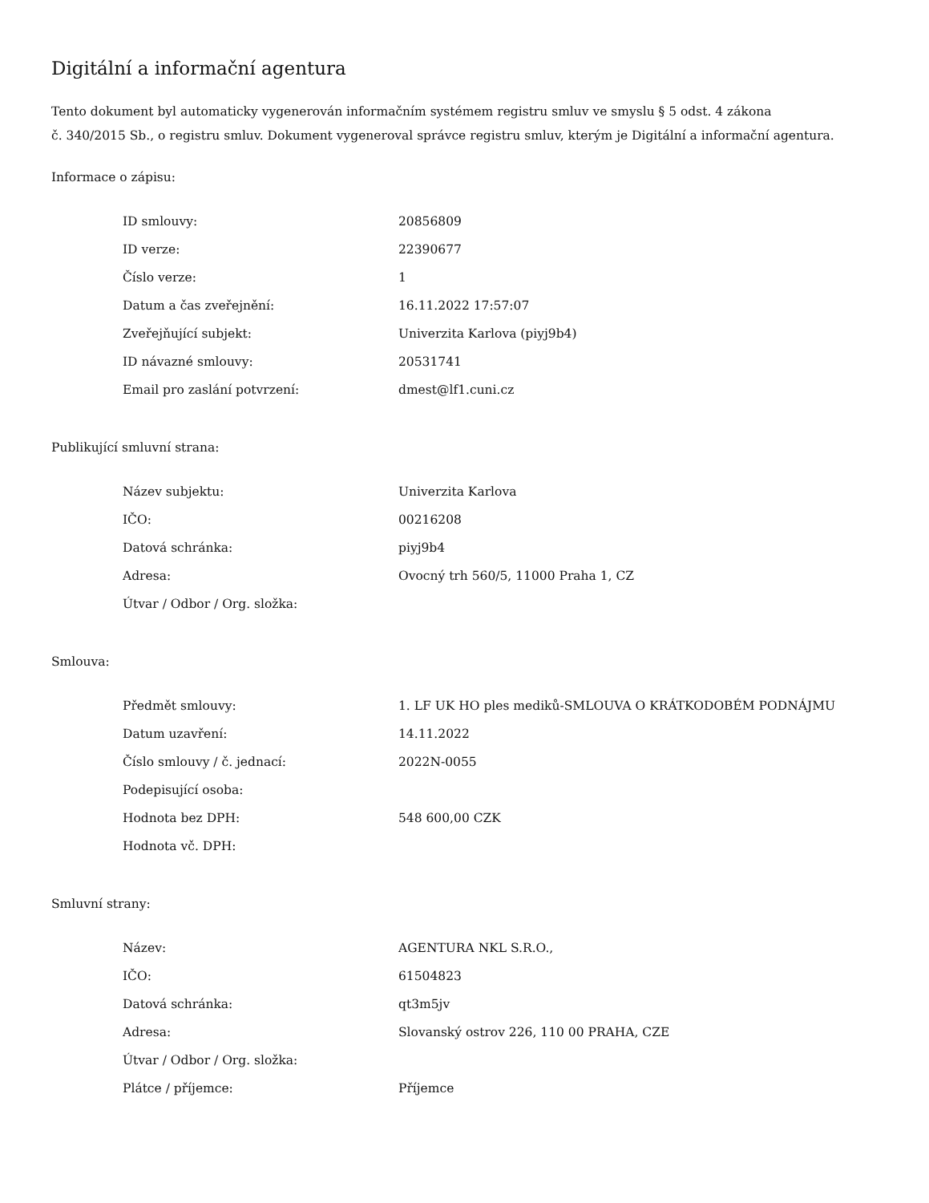Digitální a informační agentura
Tento dokument byl automaticky vygenerován informačním systémem registru smluv ve smyslu § 5 odst. 4 zákona
č. 340/2015 Sb., o registru smluv. Dokument vygeneroval správce registru smluv, kterým je Digitální a informační agentura.
Informace o zápisu:
| ID smlouvy: | 20856809 |
| ID verze: | 22390677 |
| Číslo verze: | 1 |
| Datum a čas zveřejnění: | 16.11.2022 17:57:07 |
| Zveřejňující subjekt: | Univerzita Karlova (piyj9b4) |
| ID návazné smlouvy: | 20531741 |
| Email pro zaslání potvrzení: | dmest@lf1.cuni.cz |
Publikující smluvní strana:
| Název subjektu: | Univerzita Karlova |
| IČO: | 00216208 |
| Datová schránka: | piyj9b4 |
| Adresa: | Ovocný trh 560/5, 11000 Praha 1, CZ |
| Útvar / Odbor / Org. složka: | |
Smlouva:
| Předmět smlouvy: | 1. LF UK HO ples mediků-SMLOUVA O KRÁTKODOBÉM PODNÁJMU |
| Datum uzavření: | 14.11.2022 |
| Číslo smlouvy / č. jednací: | 2022N-0055 |
| Podepisující osoba: | |
| Hodnota bez DPH: | 548 600,00 CZK |
| Hodnota vč. DPH: | |
Smluvní strany:
| Název: | AGENTURA NKL S.R.O., |
| IČO: | 61504823 |
| Datová schránka: | qt3m5jv |
| Adresa: | Slovanský ostrov 226, 110 00 PRAHA, CZE |
| Útvar / Odbor / Org. složka: | |
| Plátce / příjemce: | Příjemce |